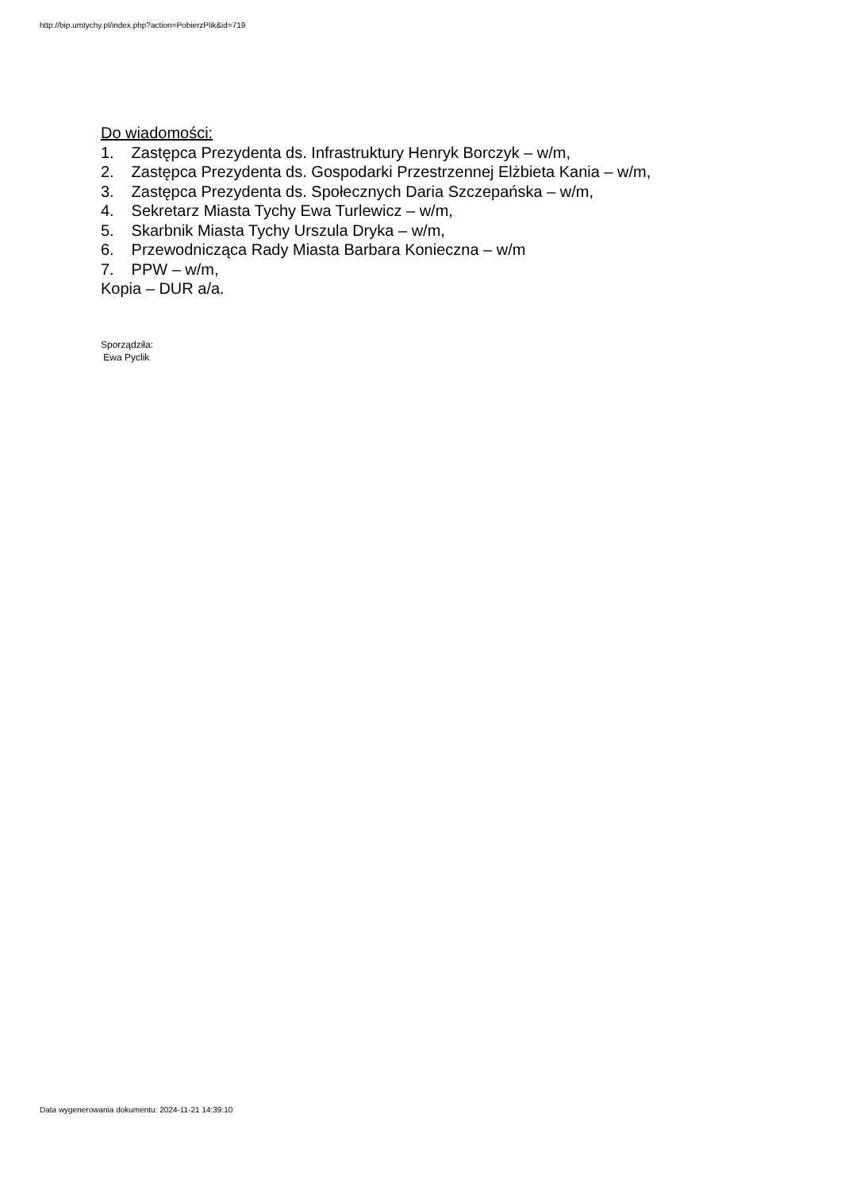http://bip.umtychy.pl/index.php?action=PobierzPlik&id=719
Do wiadomości:
1. Zastępca Prezydenta ds. Infrastruktury Henryk Borczyk – w/m,
2. Zastępca Prezydenta ds. Gospodarki Przestrzennej Elżbieta Kania – w/m,
3. Zastępca Prezydenta ds. Społecznych Daria Szczepańska – w/m,
4. Sekretarz Miasta Tychy Ewa Turlewicz – w/m,
5. Skarbnik Miasta Tychy Urszula Dryka – w/m,
6. Przewodnicząca Rady Miasta Barbara Konieczna – w/m
7. PPW – w/m,
Kopia – DUR a/a.
Sporządziła:
Ewa Pyclik
Data wygenerowania dokumentu: 2024-11-21 14:39:10